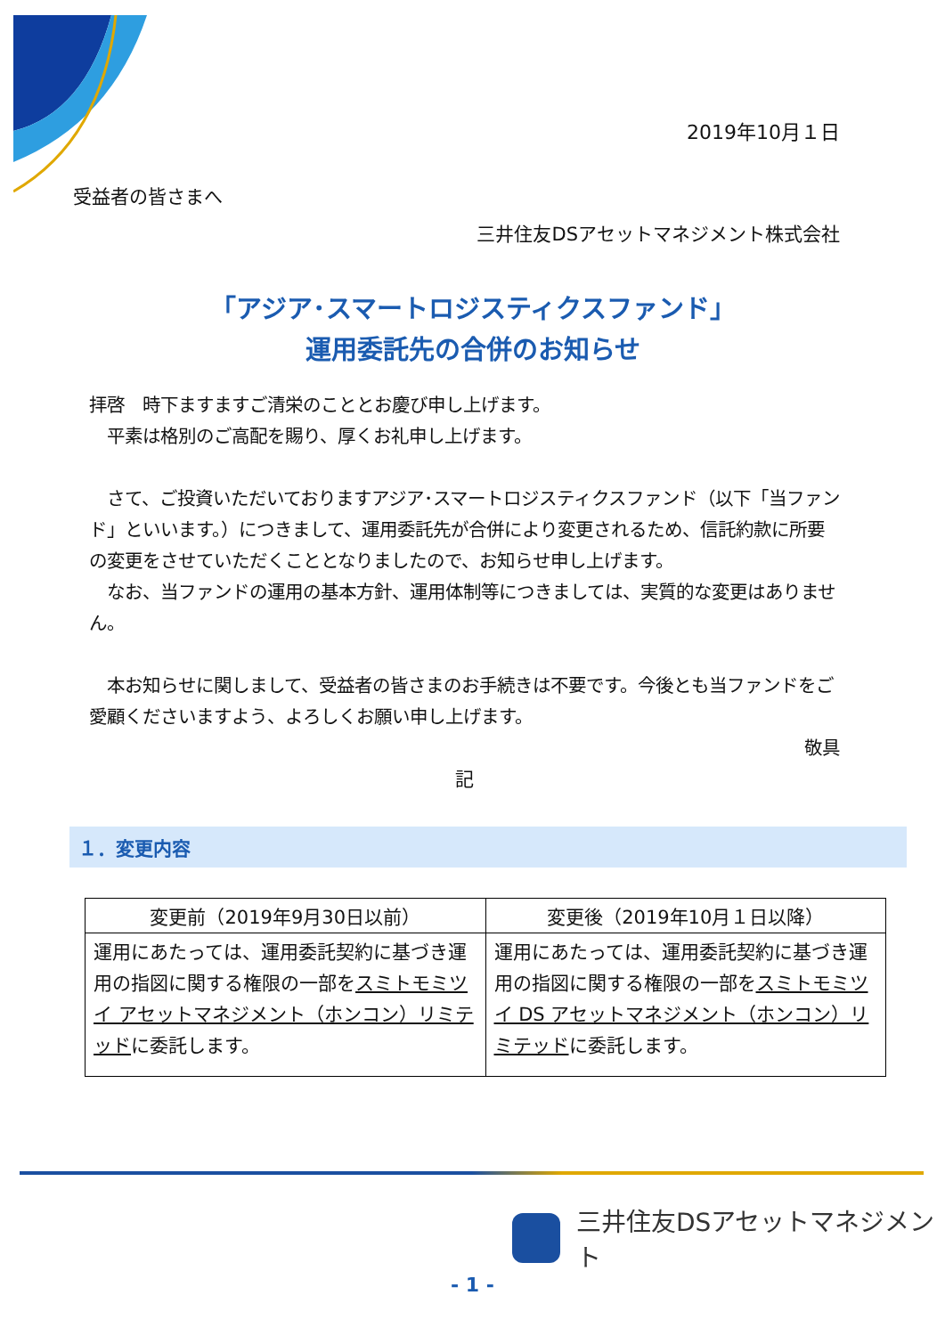2019年10月１日
受益者の皆さまへ
三井住友DSアセットマネジメント株式会社
「アジア･スマートロジスティクスファンド」
運用委託先の合併のお知らせ
拝啓　時下ますますご清栄のこととお慶び申し上げます。
　平素は格別のご高配を賜り、厚くお礼申し上げます。
　さて、ご投資いただいておりますアジア･スマートロジスティクスファンド（以下「当ファンド」といいます。）につきまして、運用委託先が合併により変更されるため、信託約款に所要の変更をさせていただくこととなりましたので、お知らせ申し上げます。
　なお、当ファンドの運用の基本方針、運用体制等につきましては、実質的な変更はありません。
　本お知らせに関しまして、受益者の皆さまのお手続きは不要です。今後とも当ファンドをご愛顧くださいますよう、よろしくお願い申し上げます。
敬具
記
１．変更内容
| 変更前（2019年9月30日以前） | 変更後（2019年10月１日以降） |
| --- | --- |
| 運用にあたっては、運用委託契約に基づき運用の指図に関する権限の一部を スミトモミツイ アセットマネジメント（ホンコン）リミテッド に委託します。 | 運用にあたっては、運用委託契約に基づき運用の指図に関する権限の一部を スミトモミツイ DS アセットマネジメント（ホンコン）リミテッド に委託します。 |
三井住友DSアセットマネジメント
- 1 -